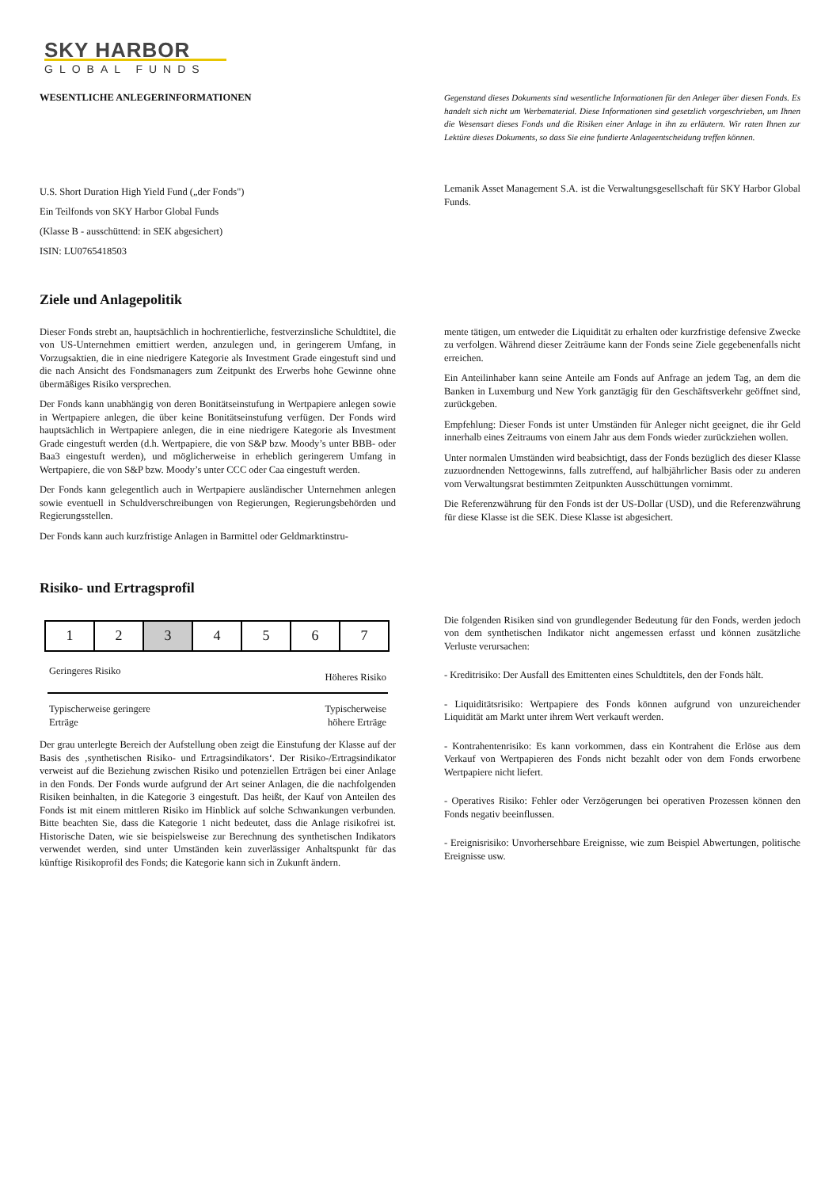SKY HARBOR
GLOBAL FUNDS
WESENTLICHE ANLEGERINFORMATIONEN Gegenstand dieses Dokuments sind wesentliche Informationen für den Anleger über diesen Fonds. Es handelt sich nicht um Werbematerial. Diese Informationen sind gesetzlich vorgeschrieben, um Ihnen die Wesensart dieses Fonds und die Risiken einer Anlage in ihn zu erläutern. Wir raten Ihnen zur Lektüre dieses Dokuments, so dass Sie eine fundierte Anlageentscheidung treffen können.
U.S. Short Duration High Yield Fund („der Fonds")
Ein Teilfonds von SKY Harbor Global Funds
(Klasse B - ausschüttend: in SEK abgesichert)
ISIN: LU0765418503
Lemanik Asset Management S.A. ist die Verwaltungsgesellschaft für SKY Harbor Global Funds.
Ziele und Anlagepolitik
Dieser Fonds strebt an, hauptsächlich in hochrentierliche, festverzinsliche Schuldtitel, die von US-Unternehmen emittiert werden, anzulegen und, in geringerem Umfang, in Vorzugsaktien, die in eine niedrigere Kategorie als Investment Grade eingestuft sind und die nach Ansicht des Fondsmanagers zum Zeitpunkt des Erwerbs hohe Gewinne ohne übermäßiges Risiko versprechen.
Der Fonds kann unabhängig von deren Bonitätseinstufung in Wertpapiere anlegen sowie in Wertpapiere anlegen, die über keine Bonitätseinstufung verfügen. Der Fonds wird hauptsächlich in Wertpapiere anlegen, die in eine niedrigere Kategorie als Investment Grade eingestuft werden (d.h. Wertpapiere, die von S&P bzw. Moody’s unter BBB- oder Baa3 eingestuft werden), und möglicherweise in erheblich geringerem Umfang in Wertpapiere, die von S&P bzw. Moody’s unter CCC oder Caa eingestuft werden.
Der Fonds kann gelegentlich auch in Wertpapiere ausländischer Unternehmen anlegen sowie eventuell in Schuldverschreibungen von Regierungen, Regierungsbehörden und Regierungsstellen.
Der Fonds kann auch kurzfristige Anlagen in Barmittel oder Geldmarktinstru-
mente tätigen, um entweder die Liquidität zu erhalten oder kurzfristige defensive Zwecke zu verfolgen. Während dieser Zeiträume kann der Fonds seine Ziele gegebenenfalls nicht erreichen.
Ein Anteilinhaber kann seine Anteile am Fonds auf Anfrage an jedem Tag, an dem die Banken in Luxemburg und New York ganztägig für den Geschäftsverkehr geöffnet sind, zurückgeben.
Empfehlung: Dieser Fonds ist unter Umständen für Anleger nicht geeignet, die ihr Geld innerhalb eines Zeitraums von einem Jahr aus dem Fonds wieder zurückziehen wollen.
Unter normalen Umständen wird beabsichtigt, dass der Fonds bezüglich des dieser Klasse zuzuordnenden Nettogewinns, falls zutreffend, auf halbjährlicher Basis oder zu anderen vom Verwaltungsrat bestimmten Zeitpunkten Ausschüttungen vornimmt.
Die Referenzwährung für den Fonds ist der US-Dollar (USD), und die Referenzwährung für diese Klasse ist die SEK. Diese Klasse ist abgesichert.
Risiko- und Ertragsprofil
| 1 | 2 | 3 | 4 | 5 | 6 | 7 |
Geringeres Risiko Höheres Risiko
Typischerweise geringere
Erträge Typischerweise
höhere Erträge
Der grau unterlegte Bereich der Aufstellung oben zeigt die Einstufung der Klasse auf der Basis des ‚synthetischen Risiko- und Ertragsindikators‘. Der Risiko-/Ertragsindikator verweist auf die Beziehung zwischen Risiko und potenziellen Erträgen bei einer Anlage in den Fonds. Der Fonds wurde aufgrund der Art seiner Anlagen, die die nachfolgenden Risiken beinhalten, in die Kategorie 3 eingestuft. Das heißt, der Kauf von Anteilen des Fonds ist mit einem mittleren Risiko im Hinblick auf solche Schwankungen verbunden. Bitte beachten Sie, dass die Kategorie 1 nicht bedeutet, dass die Anlage risikofrei ist. Historische Daten, wie sie beispielsweise zur Berechnung des synthetischen Indikators verwendet werden, sind unter Umständen kein zuverlässiger Anhaltspunkt für das künftige Risikoprofil des Fonds; die Kategorie kann sich in Zukunft ändern.
Die folgenden Risiken sind von grundlegender Bedeutung für den Fonds, werden jedoch von dem synthetischen Indikator nicht angemessen erfasst und können zusätzliche Verluste verursachen:
- Kreditrisiko: Der Ausfall des Emittenten eines Schuldtitels, den der Fonds hält.
- Liquiditätsrisiko: Wertpapiere des Fonds können aufgrund von unzureichender Liquidität am Markt unter ihrem Wert verkauft werden.
- Kontrahentenrisiko: Es kann vorkommen, dass ein Kontrahent die Erlöse aus dem Verkauf von Wertpapieren des Fonds nicht bezahlt oder von dem Fonds erworbene Wertpapiere nicht liefert.
- Operatives Risiko: Fehler oder Verzögerungen bei operativen Prozessen können den Fonds negativ beeinflussen.
- Ereignisrisiko: Unvorhersehbare Ereignisse, wie zum Beispiel Abwertungen, politische Ereignisse usw.